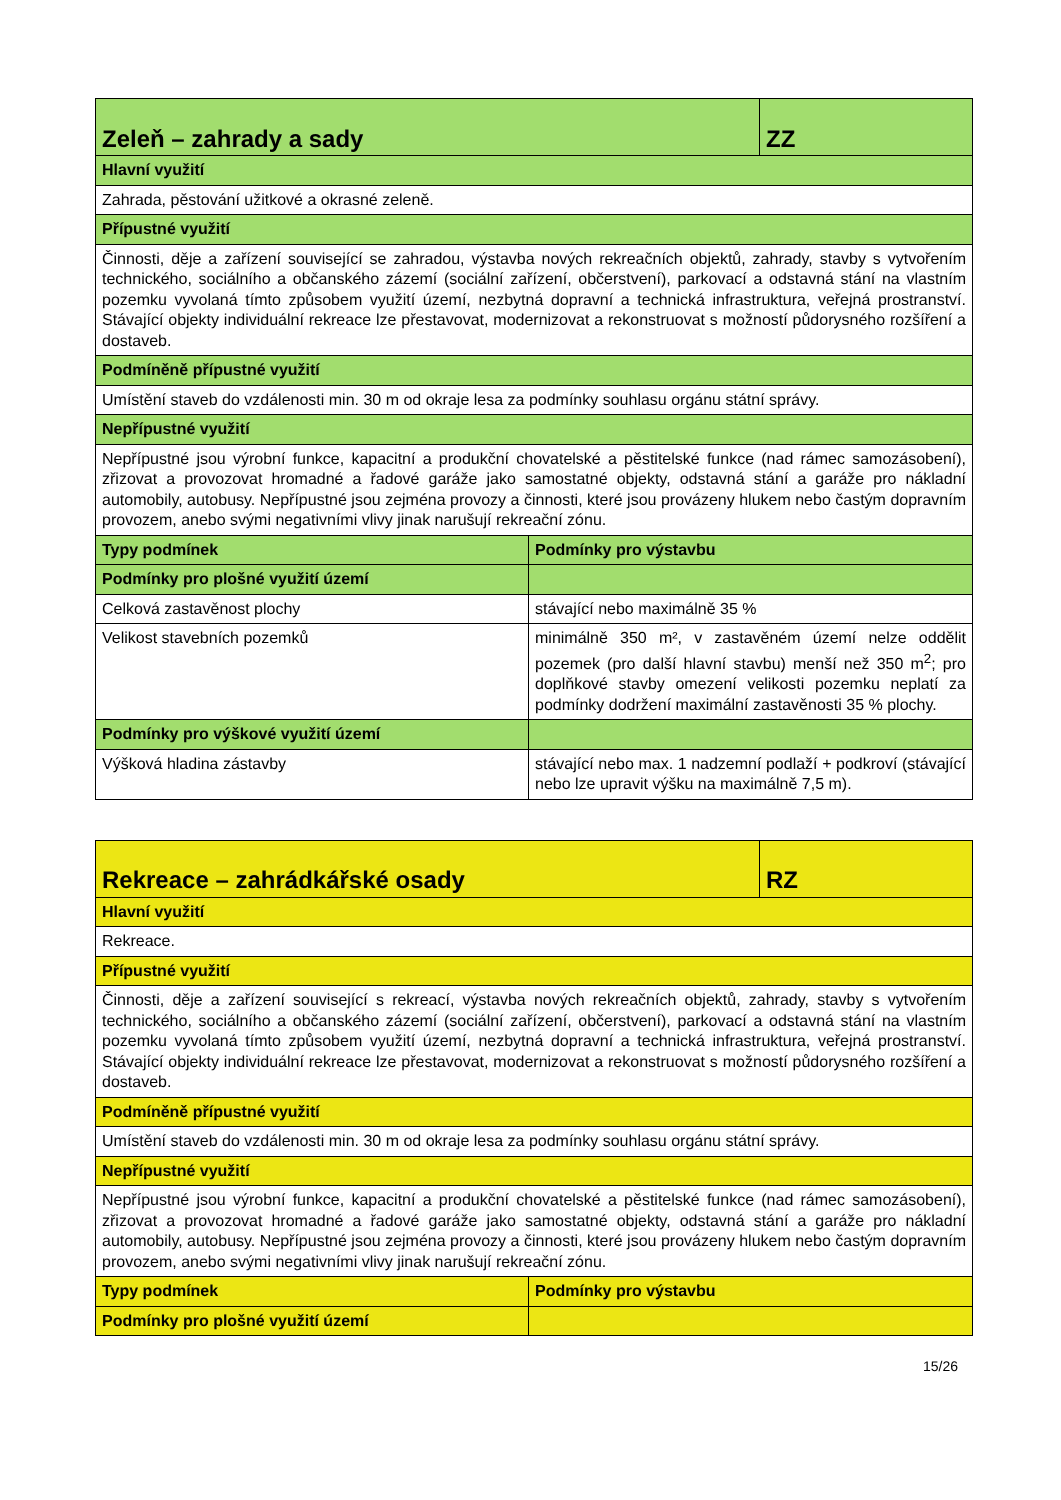| Zeleň – zahrady a sady | | ZZ |
| --- | --- | --- |
| Hlavní využití | | |
| Zahrada, pěstování užitkové a okrasné zeleně. | | |
| Přípustné využití | | |
| Činnosti, děje a zařízení související se zahradou, výstavba nových rekreačních objektů, zahrady, stavby s vytvořením technického, sociálního a občanského zázemí (sociální zařízení, občerstvení), parkovací a odstavná stání na vlastním pozemku vyvolaná tímto způsobem využití území, nezbytná dopravní a technická infrastruktura, veřejná prostranství. Stávající objekty individuální rekreace lze přestavovat, modernizovat a rekonstruovat s možností půdorysného rozšíření a dostaveb. | | |
| Podmíněně přípustné využití | | |
| Umístění staveb do vzdálenosti min. 30 m od okraje lesa za podmínky souhlasu orgánu státní správy. | | |
| Nepřípustné využití | | |
| Nepřípustné jsou výrobní funkce, kapacitní a produkční chovatelské a pěstitelské funkce (nad rámec samozásobení), zřizovat a provozovat hromadné a řadové garáže jako samostatné objekty, odstavná stání a garáže pro nákladní automobily, autobusy. Nepřípustné jsou zejména provozy a činnosti, které jsou provázeny hlukem nebo častým dopravním provozem, anebo svými negativními vlivy jinak narušují rekreační zónu. | | |
| Typy podmínek | Podmínky pro výstavbu | |
| Podmínky pro plošné využití území | | |
| Celková zastavěnost plochy | stávající nebo maximálně 35 % | |
| Velikost stavebních pozemků | minimálně 350 m², v zastavěném území nelze oddělit pozemek (pro další hlavní stavbu) menší než 350 m<sup>2</sup>; pro doplňkové stavby omezení velikosti pozemku neplatí za podmínky dodržení maximální zastavěnosti 35 % plochy. | |
| Podmínky pro výškové využití území | | |
| Výšková hladina zástavby | stávající nebo max. 1 nadzemní podlaží + podkroví (stávající nebo lze upravit výšku na maximálně 7,5 m). | |
| Rekreace – zahrádkářské osady | | RZ |
| --- | --- | --- |
| Hlavní využití | | |
| Rekreace. | | |
| Přípustné využití | | |
| Činnosti, děje a zařízení související s rekreací, výstavba nových rekreačních objektů, zahrady, stavby s vytvořením technického, sociálního a občanského zázemí (sociální zařízení, občerstvení), parkovací a odstavná stání na vlastním pozemku vyvolaná tímto způsobem využití území, nezbytná dopravní a technická infrastruktura, veřejná prostranství. Stávající objekty individuální rekreace lze přestavovat, modernizovat a rekonstruovat s možností půdorysného rozšíření a dostaveb. | | |
| Podmíněně přípustné využití | | |
| Umístění staveb do vzdálenosti min. 30 m od okraje lesa za podmínky souhlasu orgánu státní správy. | | |
| Nepřípustné využití | | |
| Nepřípustné jsou výrobní funkce, kapacitní a produkční chovatelské a pěstitelské funkce (nad rámec samozásobení), zřizovat a provozovat hromadné a řadové garáže jako samostatné objekty, odstavná stání a garáže pro nákladní automobily, autobusy. Nepřípustné jsou zejména provozy a činnosti, které jsou provázeny hlukem nebo častým dopravním provozem, anebo svými negativními vlivy jinak narušují rekreační zónu. | | |
| Typy podmínek | Podmínky pro výstavbu | |
| Podmínky pro plošné využití území | | |
15/26